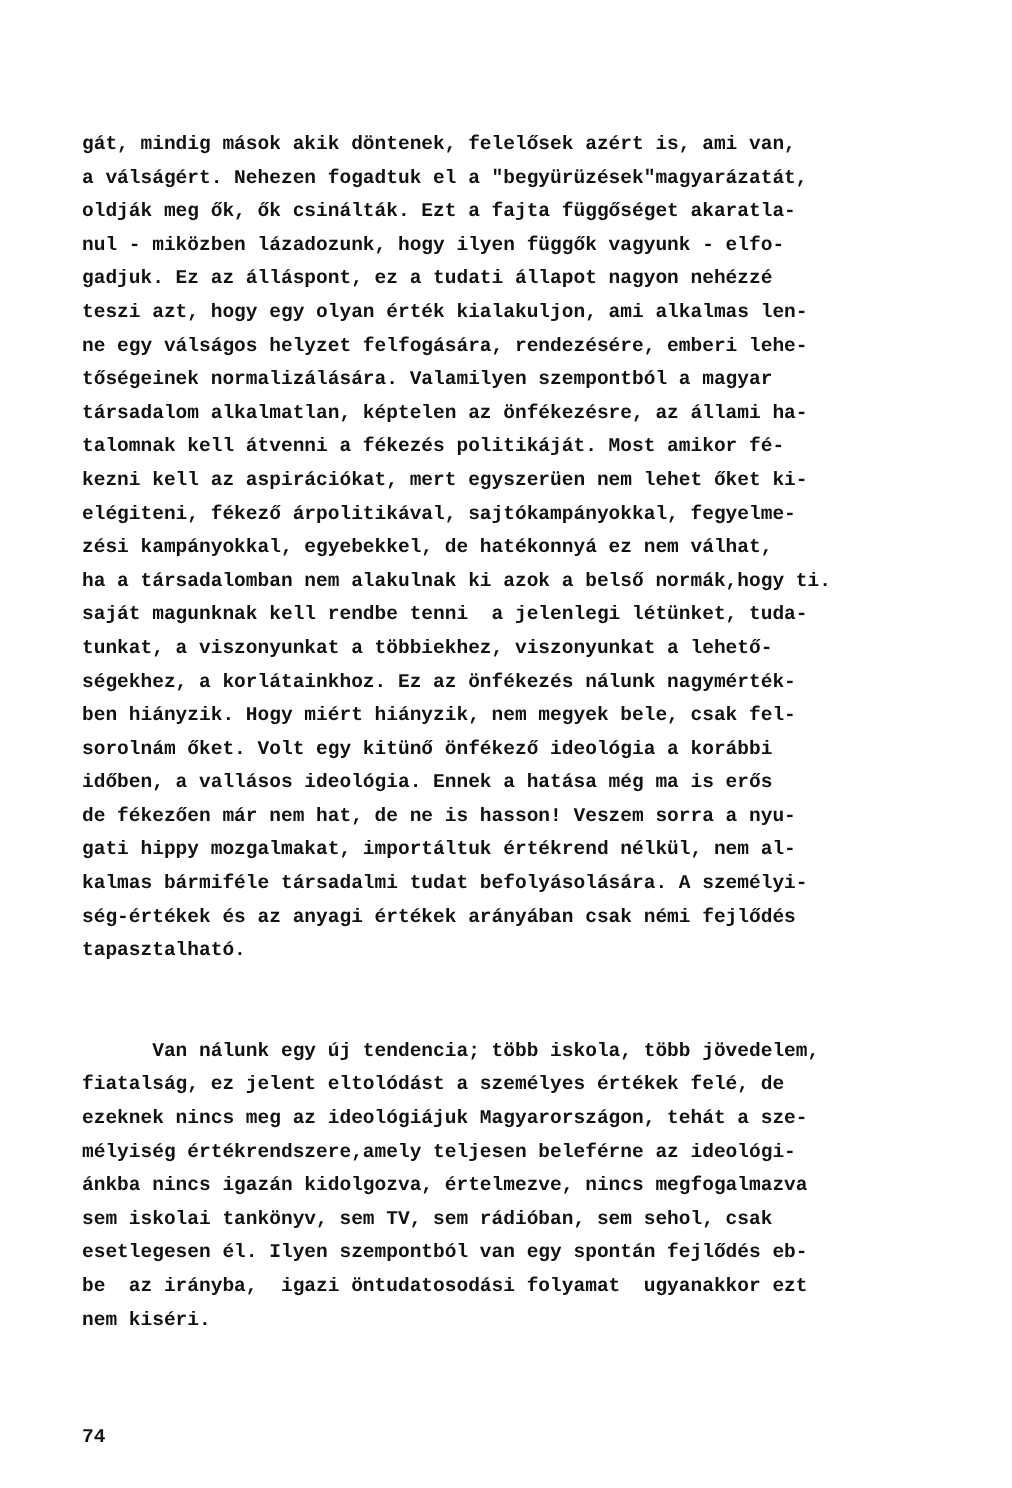gát, mindig mások akik döntenek, felelősek azért is, ami van, a válságért. Nehezen fogadtuk el a "begyürüzések"magyarázatát, oldják meg ők, ők csinálták. Ezt a fajta függőséget akaratla- nul - miközben lázadozunk, hogy ilyen függők vagyunk - elfo- gadjuk. Ez az álláspont, ez a tudati állapot nagyon nehézzé teszi azt, hogy egy olyan érték kialakuljon, ami alkalmas len- ne egy válságos helyzet felfogására, rendezésére, emberi lehe- tőségeinek normalizálására. Valamilyen szempontból a magyar társadalom alkalmatlan, képtelen az önfékezésre, az állami ha- talomnak kell átvenni a fékezés politikáját. Most amikor fé- kezni kell az aspirációkat, mert egyszerüen nem lehet őket ki- elégiteni, fékező árpolitikával, sajtókampányokkal, fegyelme- zési kampányokkal, egyebekkel, de hatékonnyá ez nem válhat, ha a társadalomban nem alakulnak ki azok a belső normák,hogy ti. saját magunknak kell rendbe tenni a jelenlegi létünket, tuda- tunkat, a viszonyunkat a többiekhez, viszonyunkat a lehető- ségekhez, a korlátainkhoz. Ez az önfékezés nálunk nagymérték- ben hiányzik. Hogy miért hiányzik, nem megyek bele, csak fel- sorolnám őket. Volt egy kitünő önfékező ideológia a korábbi időben, a vallásos ideológia. Ennek a hatása még ma is erős de fékezően már nem hat, de ne is hasson! Veszem sorra a nyu- gati hippy mozgalmakat, importáltuk értékrend nélkül, nem al- kalmas bármiféle társadalmi tudat befolyásolására. A személyi- ség-értékek és az anyagi értékek arányában csak némi fejlődés tapasztalható.
Van nálunk egy új tendencia; több iskola, több jövedelem, fiatalság, ez jelent eltolódást a személyes értékek felé, de ezeknek nincs meg az ideológiájuk Magyarországon, tehát a sze- mélyiség értékrendszere,amely teljesen beleférne az ideológi- ánkba nincs igazán kidolgozva, értelmezve, nincs megfogalmazva sem iskolai tankönyv, sem TV, sem rádióban, sem sehol, csak esetlegesen él. Ilyen szempontból van egy spontán fejlődés eb- be az irányba, igazi öntudatosodási folyamat ugyanakkor ezt nem kiséri.
74